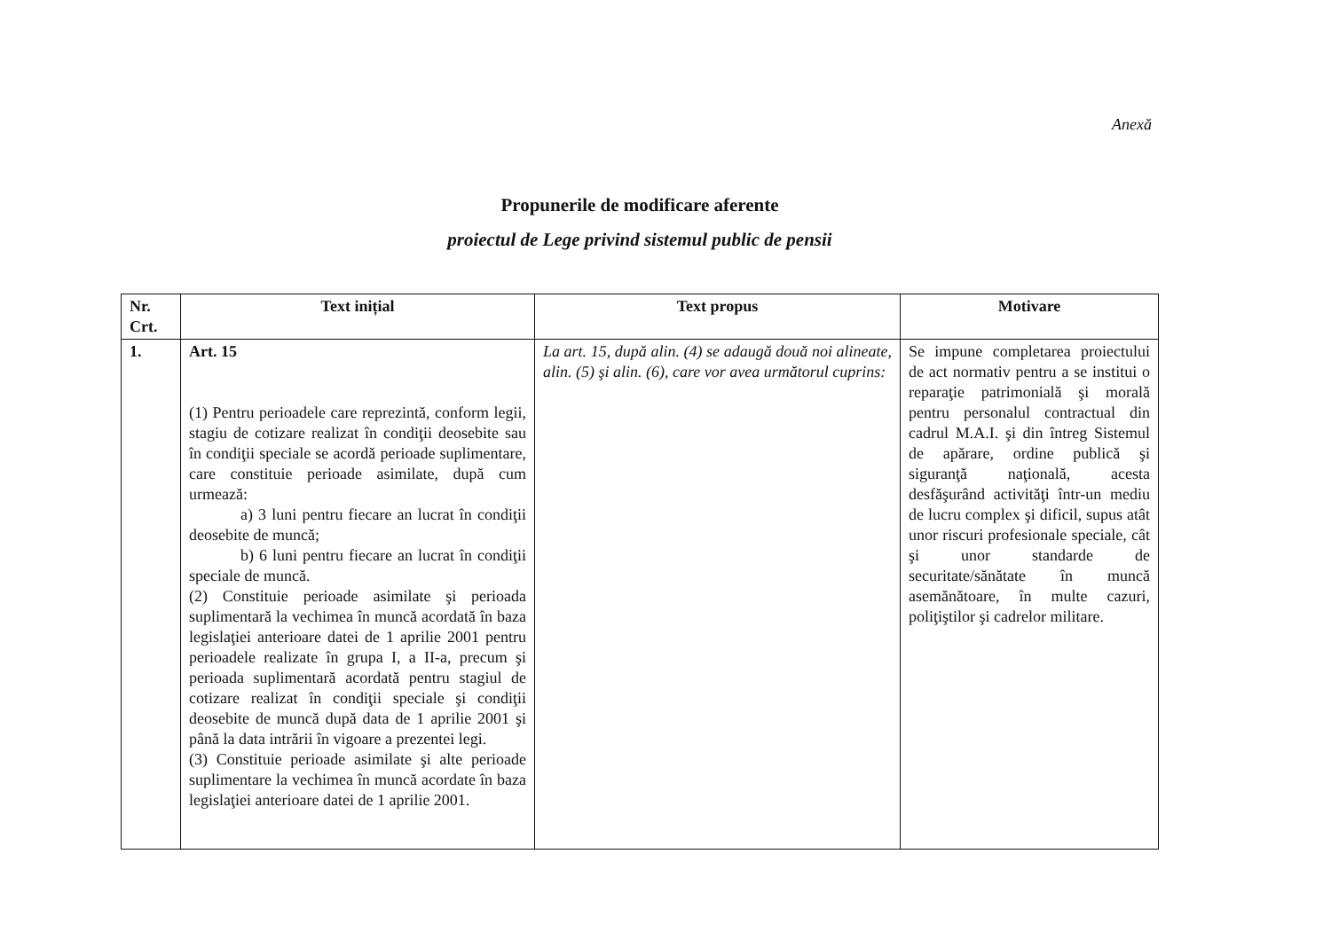Anexă
Propunerile de modificare aferente
proiectul de Lege privind sistemul public de pensii
| Nr. Crt. | Text inițial | Text propus | Motivare |
| --- | --- | --- | --- |
| 1. | Art. 15 (1) Pentru perioadele care reprezintă, conform legii, stagiu de cotizare realizat în condiţii deosebite sau în condiţii speciale se acordă perioade suplimentare, care constituie perioade asimilate, după cum urmează: a) 3 luni pentru fiecare an lucrat în condiţii deosebite de muncă; b) 6 luni pentru fiecare an lucrat în condiţii speciale de muncă. (2) Constituie perioade asimilate şi perioada suplimentară la vechimea în muncă acordată în baza legislaţiei anterioare datei de 1 aprilie 2001 pentru perioadele realizate în grupa I, a II-a, precum şi perioada suplimentară acordată pentru stagiul de cotizare realizat în condiţii speciale şi condiţii deosebite de muncă după data de 1 aprilie 2001 şi până la data intrării în vigoare a prezentei legi. (3) Constituie perioade asimilate şi alte perioade suplimentare la vechimea în muncă acordate în baza legislaţiei anterioare datei de 1 aprilie 2001. | La art. 15, după alin. (4) se adaugă două noi alineate, alin. (5) şi alin. (6), care vor avea următorul cuprins: | Se impune completarea proiectului de act normativ pentru a se institui o reparaţie patrimonială şi morală pentru personalul contractual din cadrul M.A.I. şi din întreg Sistemul de apărare, ordine publică şi siguranţă naţională, acesta desfăşurând activităţi într-un mediu de lucru complex şi dificil, supus atât unor riscuri profesionale speciale, cât şi unor standarde de securitate/sănătate în muncă asemănătoare, în multe cazuri, poliţiştilor şi cadrelor militare. |